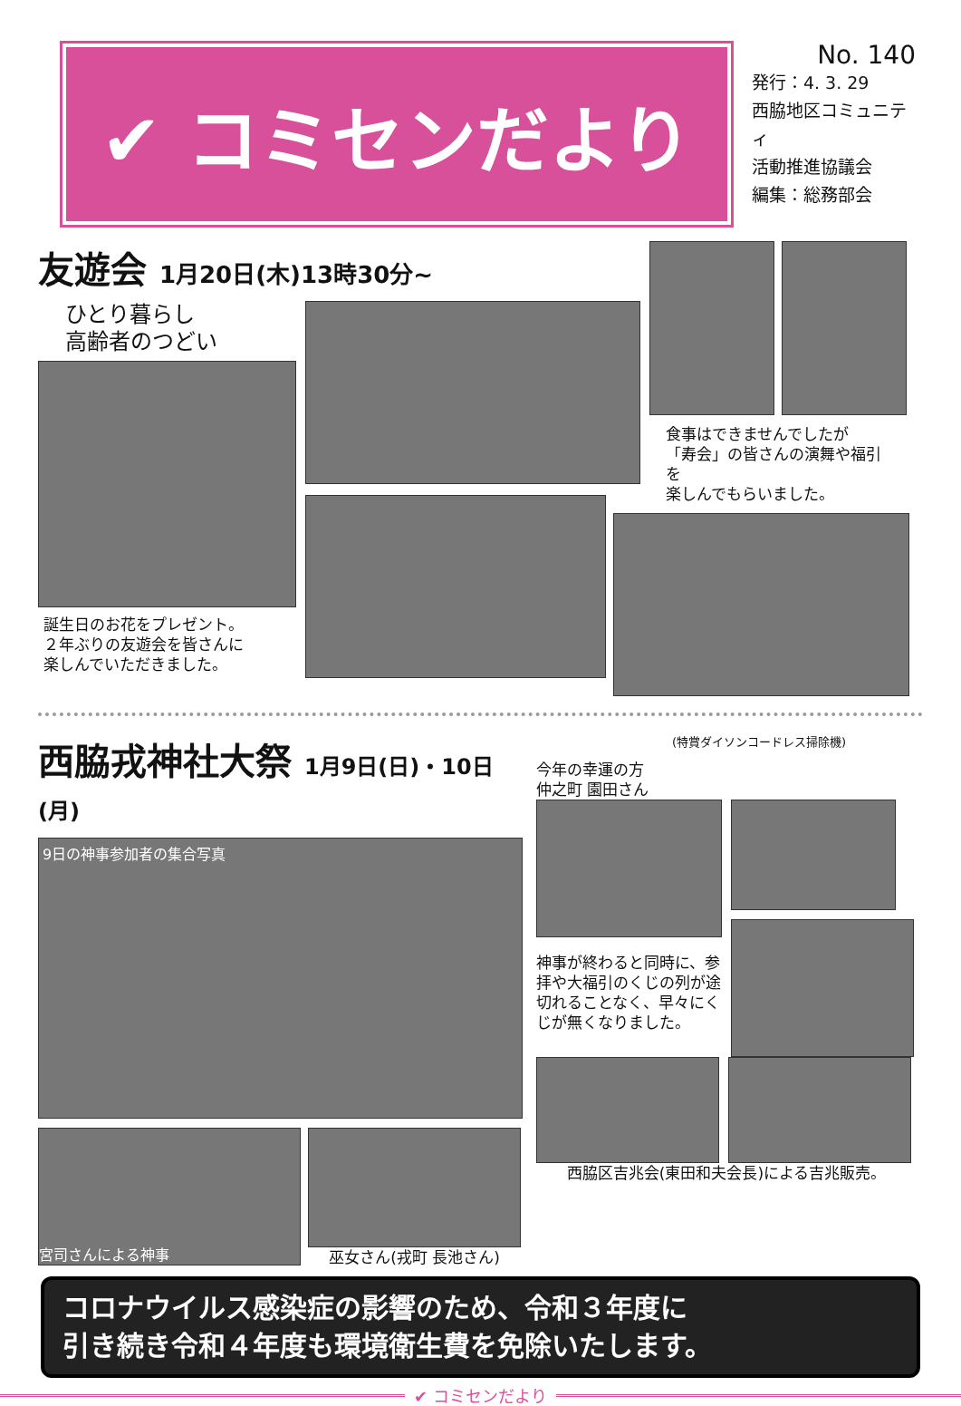✔ コミセンだより
No. 140
発行：4. 3. 29
西脇地区コミュニティ
活動推進協議会
編集：総務部会
友遊会 1月20日(木)13時30分~
ひとり暮らし
高齢者のつどい
誕生日のお花をプレゼント。
２年ぶりの友遊会を皆さんに
楽しんでいただきました。
食事はできませんでしたが
「寿会」の皆さんの演舞や福引を
楽しんでもらいました。
西脇戎神社大祭 1月9日(日)・10日(月)
9日の神事参加者の集合写真
宮司さんによる神事
巫女さん(戎町 長池さん)
今年の幸運の方
仲之町 園田さん
(特賞ダイソンコードレス掃除機)
神事が終わると同時に、参拝や大福引のくじの列が途切れることなく、早々にくじが無くなりました。
西脇区吉兆会(東田和夫会長)による吉兆販売。
コロナウイルス感染症の影響のため、令和３年度に
引き続き令和４年度も環境衛生費を免除いたします。
✔ コミセンだより